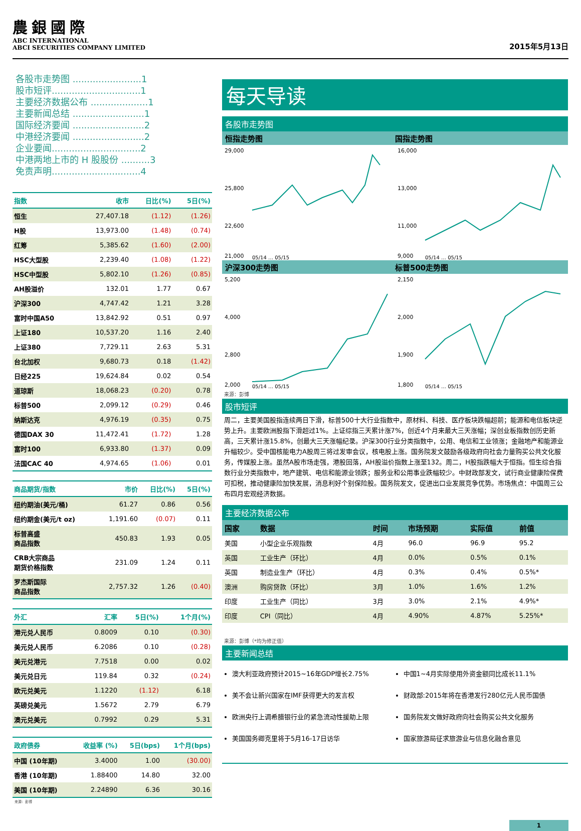農銀國際
ABC INTERNATIONAL
ABCI SECURITIES COMPANY LIMITED
2015年5月13日
各股市走势图 ........................1
股市短评...............................1
主要经济数据公布 ....................1
主要新闻总结 .........................1
国际经济要闻 .........................2
中港经济要闻 .........................2
企业要闻...............................2
中港两地上市的 H 股股份 ..........3
免责声明...............................4
| 指数 | 收市 | 日比(%) | 5日(%) |
| --- | --- | --- | --- |
| 恒生 | 27,407.18 | (1.12) | (1.26) |
| H股 | 13,973.00 | (1.48) | (0.74) |
| 红筹 | 5,385.62 | (1.60) | (2.00) |
| HSC大型股 | 2,239.40 | (1.08) | (1.22) |
| HSC中型股 | 5,802.10 | (1.26) | (0.85) |
| AH股溢价 | 132.01 | 1.77 | 0.67 |
| 沪深300 | 4,747.42 | 1.21 | 3.28 |
| 富时中国A50 | 13,842.92 | 0.51 | 0.97 |
| 上证180 | 10,537.20 | 1.16 | 2.40 |
| 上证380 | 7,729.11 | 2.63 | 5.31 |
| 台北加权 | 9,680.73 | 0.18 | (1.42) |
| 日经225 | 19,624.84 | 0.02 | 0.54 |
| 道琼斯 | 18,068.23 | (0.20) | 0.78 |
| 标普500 | 2,099.12 | (0.29) | 0.46 |
| 纳斯达克 | 4,976.19 | (0.35) | 0.75 |
| 德国DAX 30 | 11,472.41 | (1.72) | 1.28 |
| 富时100 | 6,933.80 | (1.37) | 0.09 |
| 法国CAC 40 | 4,974.65 | (1.06) | 0.01 |
| 商品期货/指数 | 市价 | 日比(%) | 5日(%) |
| --- | --- | --- | --- |
| 纽约期油(美元/桶) | 61.27 | 0.86 | 0.56 |
| 纽约期金(美元/t oz) | 1,191.60 | (0.07) | 0.11 |
| 标普高盛 商品指数 | 450.83 | 1.93 | 0.05 |
| CRB大宗商品 期货价格指数 | 231.09 | 1.24 | 0.11 |
| 罗杰斯国际 商品指数 | 2,757.32 | 1.26 | (0.40) |
| 外汇 | 汇率 | 5日(%) | 1个月(%) |
| --- | --- | --- | --- |
| 港元兑人民币 | 0.8009 | 0.10 | (0.30) |
| 美元兑人民币 | 6.2086 | 0.10 | (0.28) |
| 美元兑港元 | 7.7518 | 0.00 | 0.02 |
| 美元兑日元 | 119.84 | 0.32 | (0.24) |
| 欧元兑美元 | 1.1220 | (1.12) | 6.18 |
| 英磅兑美元 | 1.5672 | 2.79 | 6.79 |
| 澳元兑美元 | 0.7992 | 0.29 | 5.31 |
| 政府债券 | 收益率 (%) | 5日(bps) | 1个月(bps) |
| --- | --- | --- | --- |
| 中国 (10年期) | 3.4000 | 1.00 | (30.00) |
| 香港 (10年期) | 1.88400 | 14.80 | 32.00 |
| 美国 (10年期) | 2.24890 | 6.36 | 30.16 |
来源：彭博
每天导读
各股市走势图
恒指走势图 国指走势图
29,000
25,800
22,600
21,000
05/14 … 05/15
16,000
13,000
11,000
9,000
05/14 … 05/15
沪深300走势图 标普500走势图
5,200
4,000
2,800
2,000
05/14 … 05/15
2,150
2,000
1,900
1,800
05/14 … 05/15
来源：彭博
股市短评
周二，主要美国股指连续两日下滑，标普500十大行业指数中，原材料、科技、医疗板块跌幅超前；能源和电信板块逆势上升。主要欧洲股指下滑超过1%。上证综指三天累计涨7%，创近4个月来最大三天涨幅；深创业板指数创历史新高，三天累计涨15.8%，创最大三天涨幅纪录。沪深300行业分类指数中，公用、电信和工业领涨；金融地产和能源业升幅较少。受中国核能电力A股周三将过发审会议，核电股上涨。国务院发文鼓励各级政府向社会力量购买公共文化服务，传媒股上涨。虽然A股市场走强，港股回落，AH股溢价指数上涨至132。周二，H股指跌幅大于恒指。恒生综合指数行业分类指数中，地产建筑、电信和能源业领跌；服务业和公用事业跌幅较少。中财政部发文，试行商业健康险保费可扣税，推动健康险加快发展，消息利好个别保险股。国务院发文，促进出口业发展竞争优势。市场焦点：中国周三公布四月宏观经济数据。
主要经济数据公布
| 国家 | 数据 | 时间 | 市场预期 | 实际值 | 前值 |
| --- | --- | --- | --- | --- | --- |
| 美国 | 小型企业乐观指数 | 4月 | 96.0 | 96.9 | 95.2 |
| 英国 | 工业生产（环比） | 4月 | 0.0% | 0.5% | 0.1% |
| 英国 | 制造业生产（环比） | 4月 | 0.3% | 0.4% | 0.5%* |
| 澳洲 | 购房贷款（环比） | 3月 | 1.0% | 1.6% | 1.2% |
| 印度 | 工业生产（同比） | 3月 | 3.0% | 2.1% | 4.9%* |
| 印度 | CPI（同比） | 4月 | 4.90% | 4.87% | 5.25%* |
来源：彭博（*均为修正值）
主要新闻总结
澳大利亚政府预计2015~16年GDP增长2.75%
美不会让新兴国家在IMF获得更大的发言权
欧洲央行上调希腊银行业的紧急流动性援助上限
美国国务卿克里将于5月16-17日访华
中国1~4月实际使用外资金额同比成长11.1%
财政部:2015年将在香港发行280亿元人民币国债
国务院发文做好政府向社会购买公共文化服务
国家旅游局征求旅游业与信息化融合意见
1